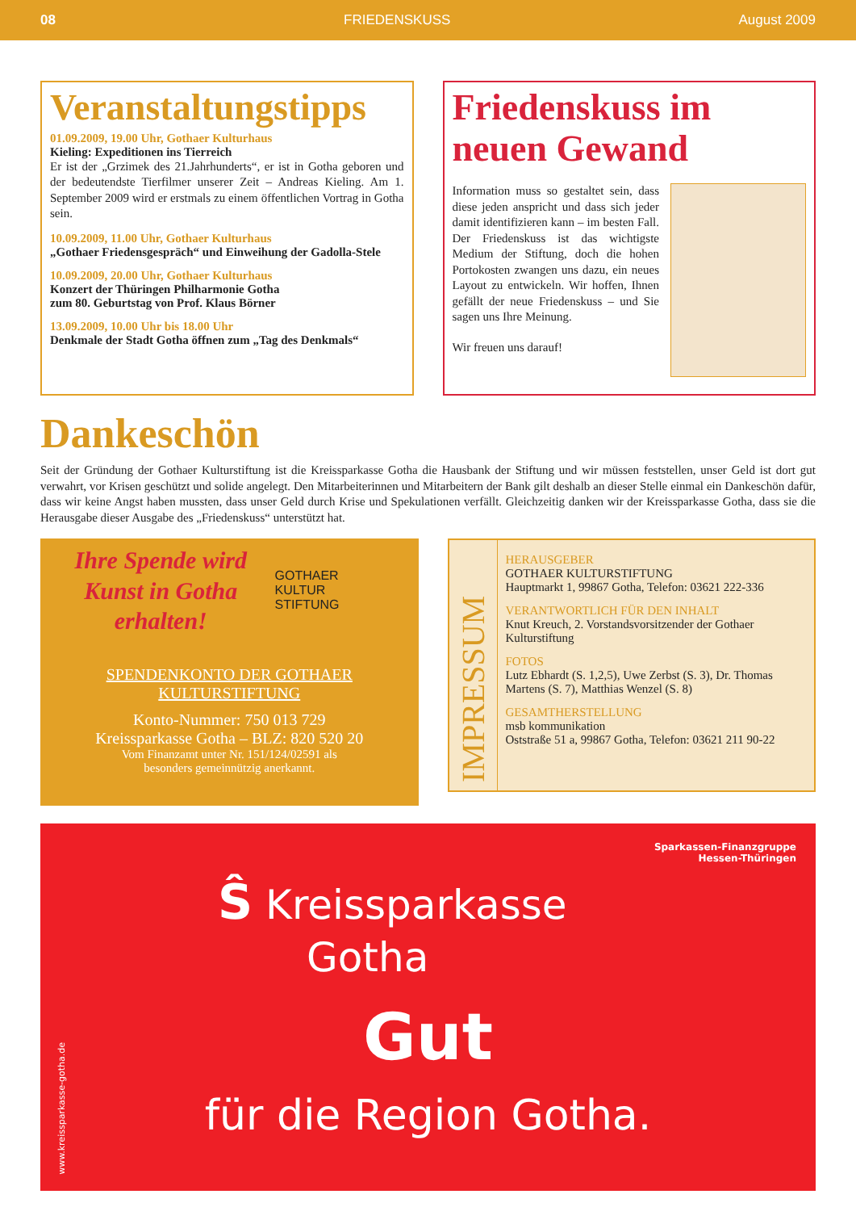08 FRIEDENSKUSS August 2009
Veranstaltungstipps
01.09.2009, 19.00 Uhr, Gothaer Kulturhaus
Kieling: Expeditionen ins Tierreich
Er ist der „Grzimek des 21.Jahrhunderts“, er ist in Gotha geboren und der bedeutendste Tierfilmer unserer Zeit – Andreas Kieling. Am 1. September 2009 wird er erstmals zu einem öffentlichen Vortrag in Gotha sein.
10.09.2009, 11.00 Uhr, Gothaer Kulturhaus
„Gothaer Friedensgespräch“ und Einweihung der Gadolla-Stele
10.09.2009, 20.00 Uhr, Gothaer Kulturhaus
Konzert der Thüringen Philharmonie Gotha
zum 80. Geburtstag von Prof. Klaus Börner
13.09.2009, 10.00 Uhr bis 18.00 Uhr
Denkmale der Stadt Gotha öffnen zum „Tag des Denkmals“
Friedenskuss im neuen Gewand
Information muss so gestaltet sein, dass diese jeden anspricht und dass sich jeder damit identifizieren kann – im besten Fall. Der Friedenskuss ist das wichtigste Medium der Stiftung, doch die hohen Portokosten zwangen uns dazu, ein neues Layout zu entwickeln. Wir hoffen, Ihnen gefällt der neue Friedenskuss – und Sie sagen uns Ihre Meinung.
Wir freuen uns darauf!
Dankeschön
Seit der Gründung der Gothaer Kulturstiftung ist die Kreissparkasse Gotha die Hausbank der Stiftung und wir müssen feststellen, unser Geld ist dort gut verwahrt, vor Krisen geschützt und solide angelegt. Den Mitarbeiterinnen und Mitarbeitern der Bank gilt deshalb an dieser Stelle einmal ein Dankeschön dafür, dass wir keine Angst haben mussten, dass unser Geld durch Krise und Spekulationen verfällt. Gleichzeitig danken wir der Kreissparkasse Gotha, dass sie die Herausgabe dieser Ausgabe des „Friedenskuss“ unterstützt hat.
Ihre Spende wird Kunst in Gotha erhalten!
GOTHAER
KULTUR
STIFTUNG
SPENDENKONTO DER GOTHAER KULTURSTIFTUNG
Konto-Nummer: 750 013 729
Kreissparkasse Gotha – BLZ: 820 520 20
Vom Finanzamt unter Nr. 151/124/02591 als
besonders gemeinnützig anerkannt.
IMPRESSUM
HERAUSGEBER
GOTHAER KULTURSTIFTUNG
Hauptmarkt 1, 99867 Gotha, Telefon: 03621 222-336
VERANTWORTLICH FÜR DEN INHALT
Knut Kreuch, 2. Vorstandsvorsitzender der Gothaer Kulturstiftung
FOTOS
Lutz Ebhardt (S. 1,2,5), Uwe Zerbst (S. 3), Dr. Thomas Martens (S. 7), Matthias Wenzel (S. 8)
GESAMTHERSTELLUNG
msb kommunikation
Oststraße 51 a, 99867 Gotha, Telefon: 03621 211 90-22
Sparkassen-Finanzgruppe
Hessen-Thüringen
Ŝ Kreissparkasse
Gotha
Gut
für die Region Gotha.
www.kreissparkasse-gotha.de